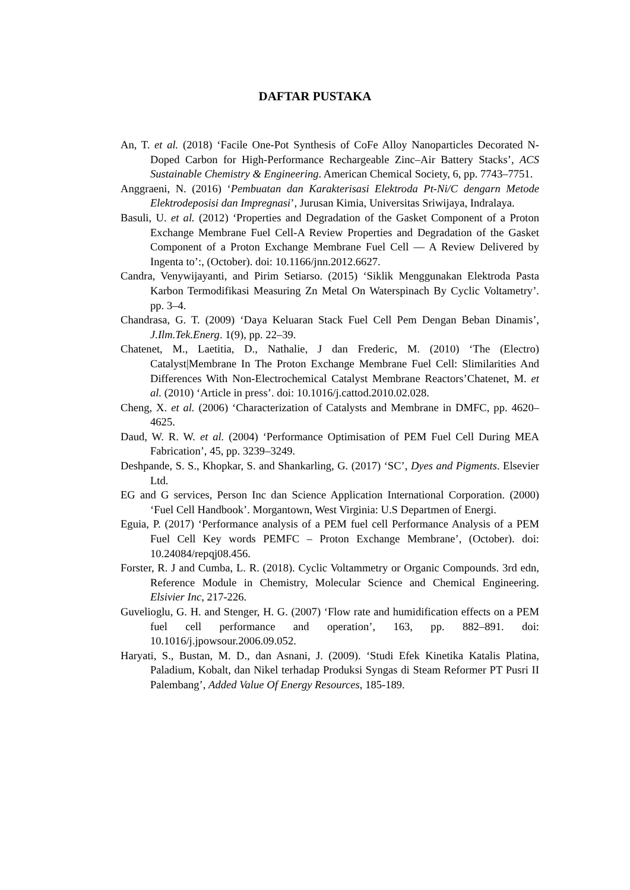DAFTAR PUSTAKA
An, T. et al. (2018) ‘Facile One-Pot Synthesis of CoFe Alloy Nanoparticles Decorated N-Doped Carbon for High-Performance Rechargeable Zinc–Air Battery Stacks’, ACS Sustainable Chemistry & Engineering. American Chemical Society, 6, pp. 7743–7751.
Anggraeni, N. (2016) ‘Pembuatan dan Karakterisasi Elektroda Pt-Ni/C dengarn Metode Elektrodeposisi dan Impregnasi’, Jurusan Kimia, Universitas Sriwijaya, Indralaya.
Basuli, U. et al. (2012) ‘Properties and Degradation of the Gasket Component of a Proton Exchange Membrane Fuel Cell-A Review Properties and Degradation of the Gasket Component of a Proton Exchange Membrane Fuel Cell — A Review Delivered by Ingenta to’:, (October). doi: 10.1166/jnn.2012.6627.
Candra, Venywijayanti, and Pirim Setiarso. (2015) ‘Siklik Menggunakan Elektroda Pasta Karbon Termodifikasi Measuring Zn Metal On Waterspinach By Cyclic Voltametry’. pp. 3–4.
Chandrasa, G. T. (2009) ‘Daya Keluaran Stack Fuel Cell Pem Dengan Beban Dinamis’, J.Ilm.Tek.Energ. 1(9), pp. 22–39.
Chatenet, M., Laetitia, D., Nathalie, J dan Frederic, M. (2010) ‘The (Electro) Catalyst|Membrane In The Proton Exchange Membrane Fuel Cell: Slimilarities And Differences With Non-Electrochemical Catalyst Membrane Reactors’Chatenet, M. et al. (2010) ‘Article in press’. doi: 10.1016/j.cattod.2010.02.028.
Cheng, X. et al. (2006) ‘Characterization of Catalysts and Membrane in DMFC, pp. 4620–4625.
Daud, W. R. W. et al. (2004) ‘Performance Optimisation of PEM Fuel Cell During MEA Fabrication’, 45, pp. 3239–3249.
Deshpande, S. S., Khopkar, S. and Shankarling, G. (2017) ‘SC’, Dyes and Pigments. Elsevier Ltd.
EG and G services, Person Inc dan Science Application International Corporation. (2000) ‘Fuel Cell Handbook’. Morgantown, West Virginia: U.S Departmen of Energi.
Eguia, P. (2017) ‘Performance analysis of a PEM fuel cell Performance Analysis of a PEM Fuel Cell Key words PEMFC – Proton Exchange Membrane’, (October). doi: 10.24084/repqj08.456.
Forster, R. J and Cumba, L. R. (2018). Cyclic Voltammetry or Organic Compounds. 3rd edn, Reference Module in Chemistry, Molecular Science and Chemical Engineering. Elsivier Inc, 217-226.
Guvelioglu, G. H. and Stenger, H. G. (2007) ‘Flow rate and humidification effects on a PEM fuel cell performance and operation’, 163, pp. 882–891. doi: 10.1016/j.jpowsour.2006.09.052.
Haryati, S., Bustan, M. D., dan Asnani, J. (2009). ‘Studi Efek Kinetika Katalis Platina, Paladium, Kobalt, dan Nikel terhadap Produksi Syngas di Steam Reformer PT Pusri II Palembang’, Added Value Of Energy Resources, 185-189.